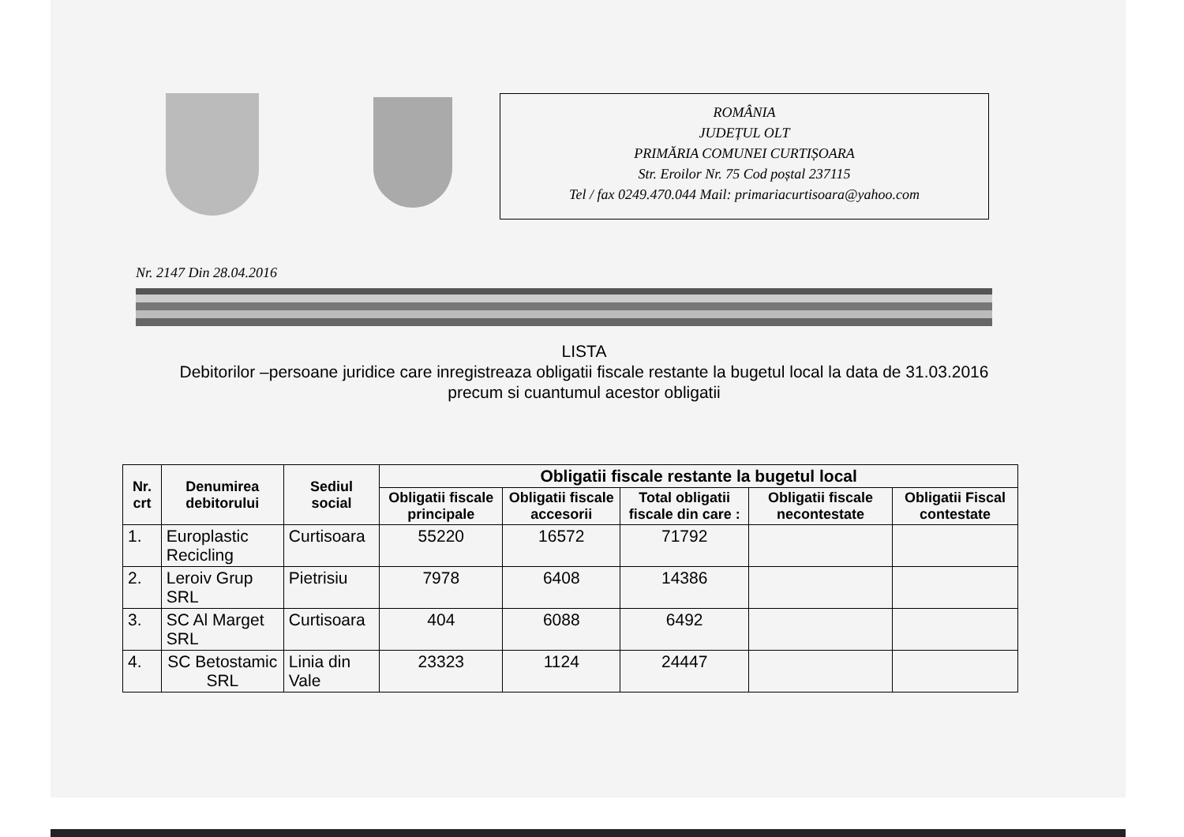ROMÂNIA
JUDEȚUL OLT
PRIMĂRIA COMUNEI CURTIȘOARA
Str. Eroilor Nr. 75 Cod poștal 237115
Tel / fax 0249.470.044 Mail: primariacurtisoara@yahoo.com
Nr. 2147 Din 28.04.2016
LISTA
Debitorilor –persoane juridice care inregistreaza obligatii fiscale restante la bugetul local la data de 31.03.2016 precum si cuantumul acestor obligatii
| Nr. crt | Denumirea debitorului | Sediul social | Obligatii fiscale restante la bugetul local | | | | |
| --- | --- | --- | --- | --- | --- | --- | --- |
| | | | Obligatii fiscale principale | Obligatii fiscale accesorii | Total obligatii fiscale din care : | Obligatii fiscale necontestate | Obligatii Fiscal contestate |
| 1. | Europlastic Recicling | Curtisoara | 55220 | 16572 | 71792 | | |
| 2. | Leroiv Grup SRL | Pietrisiu | 7978 | 6408 | 14386 | | |
| 3. | SC Al Marget SRL | Curtisoara | 404 | 6088 | 6492 | | |
| 4. | SC Betostamic SRL | Linia din Vale | 23323 | 1124 | 24447 | | |